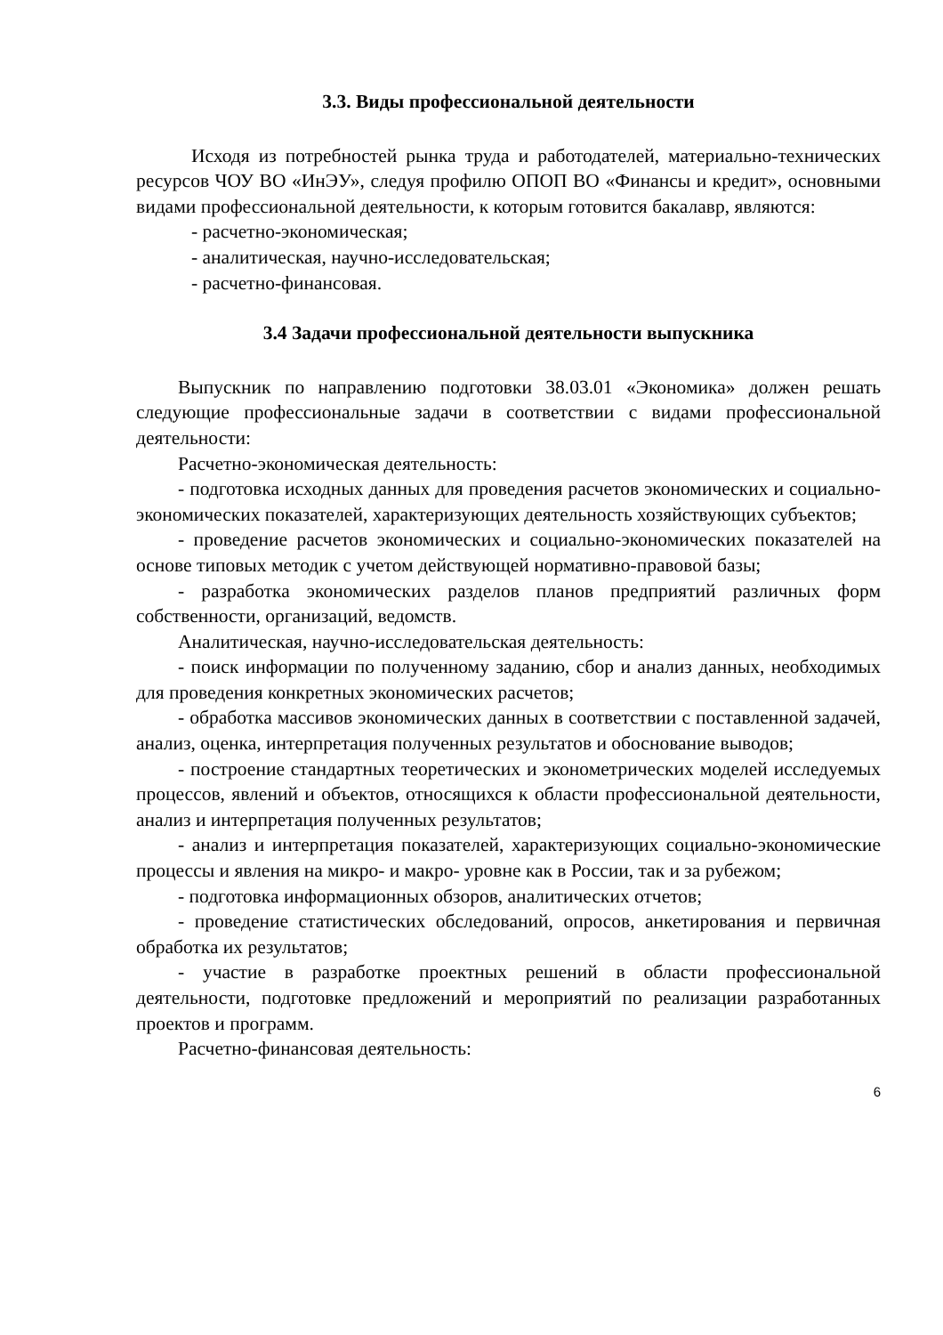3.3. Виды профессиональной деятельности
Исходя из потребностей рынка труда и работодателей, материально-технических ресурсов ЧОУ ВО «ИнЭУ», следуя профилю ОПОП ВО «Финансы и кредит», основными видами профессиональной деятельности, к которым готовится бакалавр, являются:
- расчетно-экономическая;
- аналитическая, научно-исследовательская;
- расчетно-финансовая.
3.4 Задачи профессиональной деятельности выпускника
Выпускник по направлению подготовки 38.03.01 «Экономика» должен решать следующие профессиональные задачи в соответствии с видами профессиональной деятельности:
Расчетно-экономическая деятельность:
- подготовка исходных данных для проведения расчетов экономических и социально-экономических показателей, характеризующих деятельность хозяйствующих субъектов;
- проведение расчетов экономических и социально-экономических показателей на основе типовых методик с учетом действующей нормативно-правовой базы;
- разработка экономических разделов планов предприятий различных форм собственности, организаций, ведомств.
Аналитическая, научно-исследовательская деятельность:
- поиск информации по полученному заданию, сбор и анализ данных, необходимых для проведения конкретных экономических расчетов;
- обработка массивов экономических данных в соответствии с поставленной задачей, анализ, оценка, интерпретация полученных результатов и обоснование выводов;
- построение стандартных теоретических и эконометрических моделей исследуемых процессов, явлений и объектов, относящихся к области профессиональной деятельности, анализ и интерпретация полученных результатов;
- анализ и интерпретация показателей, характеризующих социально-экономические процессы и явления на микро- и макро- уровне как в России, так и за рубежом;
- подготовка информационных обзоров, аналитических отчетов;
- проведение статистических обследований, опросов, анкетирования и первичная обработка их результатов;
- участие в разработке проектных решений в области профессиональной деятельности, подготовке предложений и мероприятий по реализации разработанных проектов и программ.
Расчетно-финансовая деятельность:
6